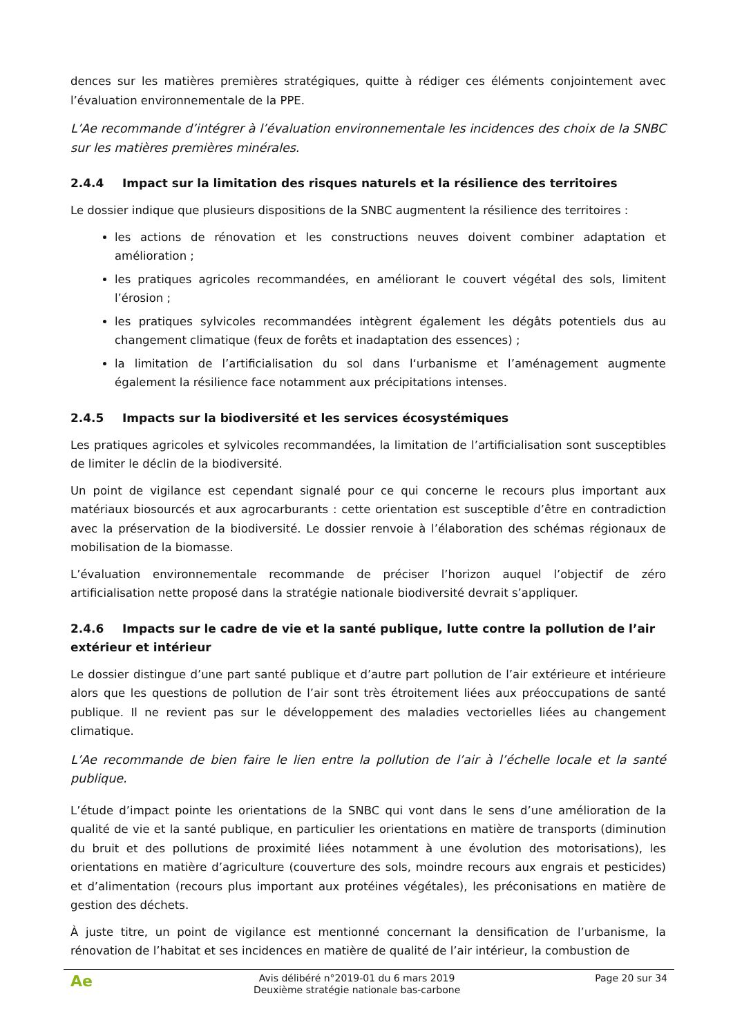dences sur les matières premières stratégiques, quitte à rédiger ces éléments conjointement avec l’évaluation environnementale de la PPE.
L’Ae recommande d’intégrer à l’évaluation environnementale les incidences des choix de la SNBC sur les matières premières minérales.
2.4.4 Impact sur la limitation des risques naturels et la résilience des territoires
Le dossier indique que plusieurs dispositions de la SNBC augmentent la résilience des territoires :
les actions de rénovation et les constructions neuves doivent combiner adaptation et amélioration ;
les pratiques agricoles recommandées, en améliorant le couvert végétal des sols, limitent l’érosion ;
les pratiques sylvicoles recommandées intègrent également les dégâts potentiels dus au changement climatique (feux de forêts et inadaptation des essences) ;
la limitation de l’artificialisation du sol dans l‘urbanisme et l’aménagement augmente également la résilience face notamment aux précipitations intenses.
2.4.5 Impacts sur la biodiversité et les services écosystémiques
Les pratiques agricoles et sylvicoles recommandées, la limitation de l’artificialisation sont susceptibles de limiter le déclin de la biodiversité.
Un point de vigilance est cependant signalé pour ce qui concerne le recours plus important aux matériaux biosourcés et aux agrocarburants : cette orientation est susceptible d’être en contradiction avec la préservation de la biodiversité. Le dossier renvoie à l’élaboration des schémas régionaux de mobilisation de la biomasse.
L’évaluation environnementale recommande de préciser l’horizon auquel l’objectif de zéro artificialisation nette proposé dans la stratégie nationale biodiversité devrait s’appliquer.
2.4.6 Impacts sur le cadre de vie et la santé publique, lutte contre la pollution de l’air extérieur et intérieur
Le dossier distingue d’une part santé publique et d’autre part pollution de l’air extérieure et intérieure alors que les questions de pollution de l’air sont très étroitement liées aux préoccupations de santé publique. Il ne revient pas sur le développement des maladies vectorielles liées au changement climatique.
L’Ae recommande de bien faire le lien entre la pollution de l’air à l’échelle locale et la santé publique.
L’étude d’impact pointe les orientations de la SNBC qui vont dans le sens d’une amélioration de la qualité de vie et la santé publique, en particulier les orientations en matière de transports (diminution du bruit et des pollutions de proximité liées notamment à une évolution des motorisations), les orientations en matière d’agriculture (couverture des sols, moindre recours aux engrais et pesticides) et d’alimentation (recours plus important aux protéines végétales), les préconisations en matière de gestion des déchets.
À juste titre, un point de vigilance est mentionné concernant la densification de l’urbanisme, la rénovation de l’habitat et ses incidences en matière de qualité de l’air intérieur, la combustion de
Ae
Avis délibéré n°2019-01 du 6 mars 2019
Deuxième stratégie nationale bas-carbone
Page 20 sur 34